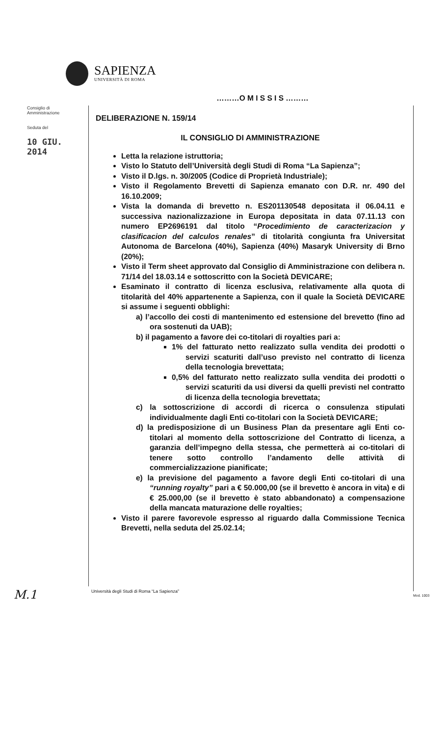SAPIENZA
UNIVERSITÀ DI ROMA
Consiglio di
Amministrazione
Seduta del
10 GIU. 2014
………O M I S S I S ………
DELIBERAZIONE N. 159/14
IL CONSIGLIO DI AMMINISTRAZIONE
Letta la relazione istruttoria;
Visto lo Statuto dell’Università degli Studi di Roma “La Sapienza”;
Visto il D.lgs. n. 30/2005 (Codice di Proprietà Industriale);
Visto il Regolamento Brevetti di Sapienza emanato con D.R. nr. 490 del 16.10.2009;
Vista la domanda di brevetto n. ES201130548 depositata il 06.04.11 e successiva nazionalizzazione in Europa depositata in data 07.11.13 con numero EP2696191 dal titolo “Procedimiento de caracterizacion y clasificacion del calculos renales” di titolarità congiunta fra Universitat Autonoma de Barcelona (40%), Sapienza (40%) Masaryk University di Brno (20%);
Visto il Term sheet approvato dal Consiglio di Amministrazione con delibera n. 71/14 del 18.03.14 e sottoscritto con la Società DEVICARE;
Esaminato il contratto di licenza esclusiva, relativamente alla quota di titolarità del 40% appartenente a Sapienza, con il quale la Società DEVICARE si assume i seguenti obblighi:
a) l’accollo dei costi di mantenimento ed estensione del brevetto (fino ad ora sostenuti da UAB);
b) il pagamento a favore dei co-titolari di royalties pari a:
1% del fatturato netto realizzato sulla vendita dei prodotti o servizi scaturiti dall’uso previsto nel contratto di licenza della tecnologia brevettata;
0,5% del fatturato netto realizzato sulla vendita dei prodotti o servizi scaturiti da usi diversi da quelli previsti nel contratto di licenza della tecnologia brevettata;
c) la sottoscrizione di accordi di ricerca o consulenza stipulati individualmente dagli Enti co-titolari con la Società DEVICARE;
d) la predisposizione di un Business Plan da presentare agli Enti co-titolari al momento della sottoscrizione del Contratto di licenza, a garanzia dell’impegno della stessa, che permetterà ai co-titolari di tenere sotto controllo l’andamento delle attività di commercializzazione pianificate;
e) la previsione del pagamento a favore degli Enti co-titolari di una “running royalty” pari a € 50.000,00 (se il brevetto è ancora in vita) e di € 25.000,00 (se il brevetto è stato abbandonato) a compensazione della mancata maturazione delle royalties;
Visto il parere favorevole espresso al riguardo dalla Commissione Tecnica Brevetti, nella seduta del 25.02.14;
M.1
Università degli Studi di Roma “La Sapienza”
Mod. 1003